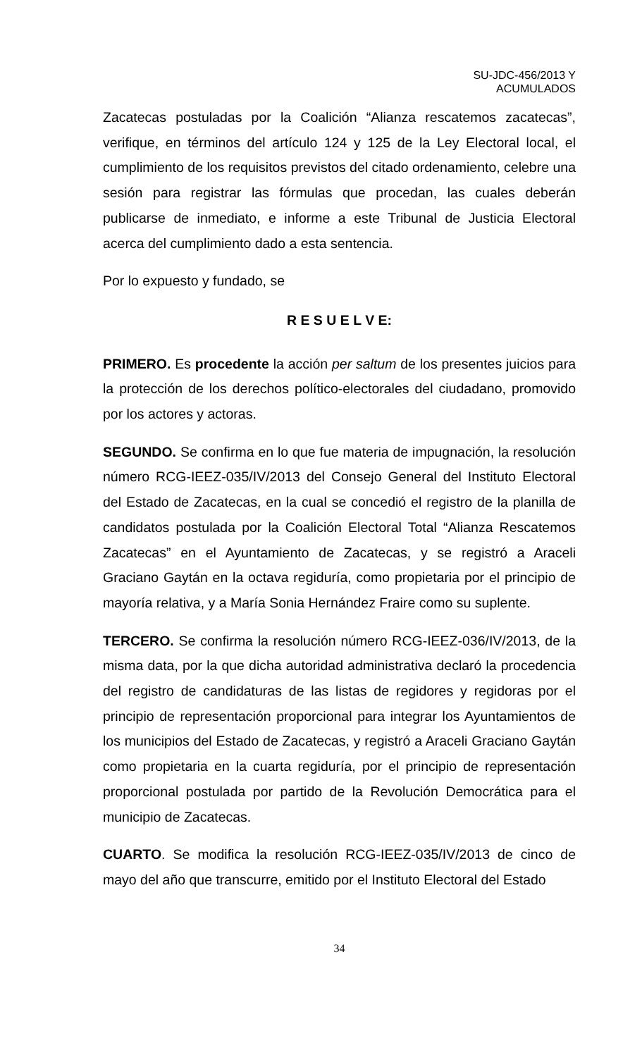SU-JDC-456/2013 Y
ACUMULADOS
Zacatecas postuladas por la Coalición “Alianza rescatemos zacatecas”, verifique, en términos del artículo 124 y 125 de la Ley Electoral local, el cumplimiento de los requisitos previstos del citado ordenamiento, celebre una sesión para registrar las fórmulas que procedan, las cuales deberán publicarse de inmediato, e informe a este Tribunal de Justicia Electoral acerca del cumplimiento dado a esta sentencia.
Por lo expuesto y fundado, se
R E S U E L V E:
PRIMERO. Es procedente la acción per saltum de los presentes juicios para la protección de los derechos político-electorales del ciudadano, promovido por los actores y actoras.
SEGUNDO. Se confirma en lo que fue materia de impugnación, la resolución número RCG-IEEZ-035/IV/2013 del Consejo General del Instituto Electoral del Estado de Zacatecas, en la cual se concedió el registro de la planilla de candidatos postulada por la Coalición Electoral Total “Alianza Rescatemos Zacatecas” en el Ayuntamiento de Zacatecas, y se registró a Araceli Graciano Gaytán en la octava regiduría, como propietaria por el principio de mayoría relativa, y a María Sonia Hernández Fraire como su suplente.
TERCERO. Se confirma la resolución número RCG-IEEZ-036/IV/2013, de la misma data, por la que dicha autoridad administrativa declaró la procedencia del registro de candidaturas de las listas de regidores y regidoras por el principio de representación proporcional para integrar los Ayuntamientos de los municipios del Estado de Zacatecas, y registró a Araceli Graciano Gaytán como propietaria en la cuarta regiduría, por el principio de representación proporcional postulada por partido de la Revolución Democrática para el municipio de Zacatecas.
CUARTO. Se modifica la resolución RCG-IEEZ-035/IV/2013 de cinco de mayo del año que transcurre, emitido por el Instituto Electoral del Estado
34